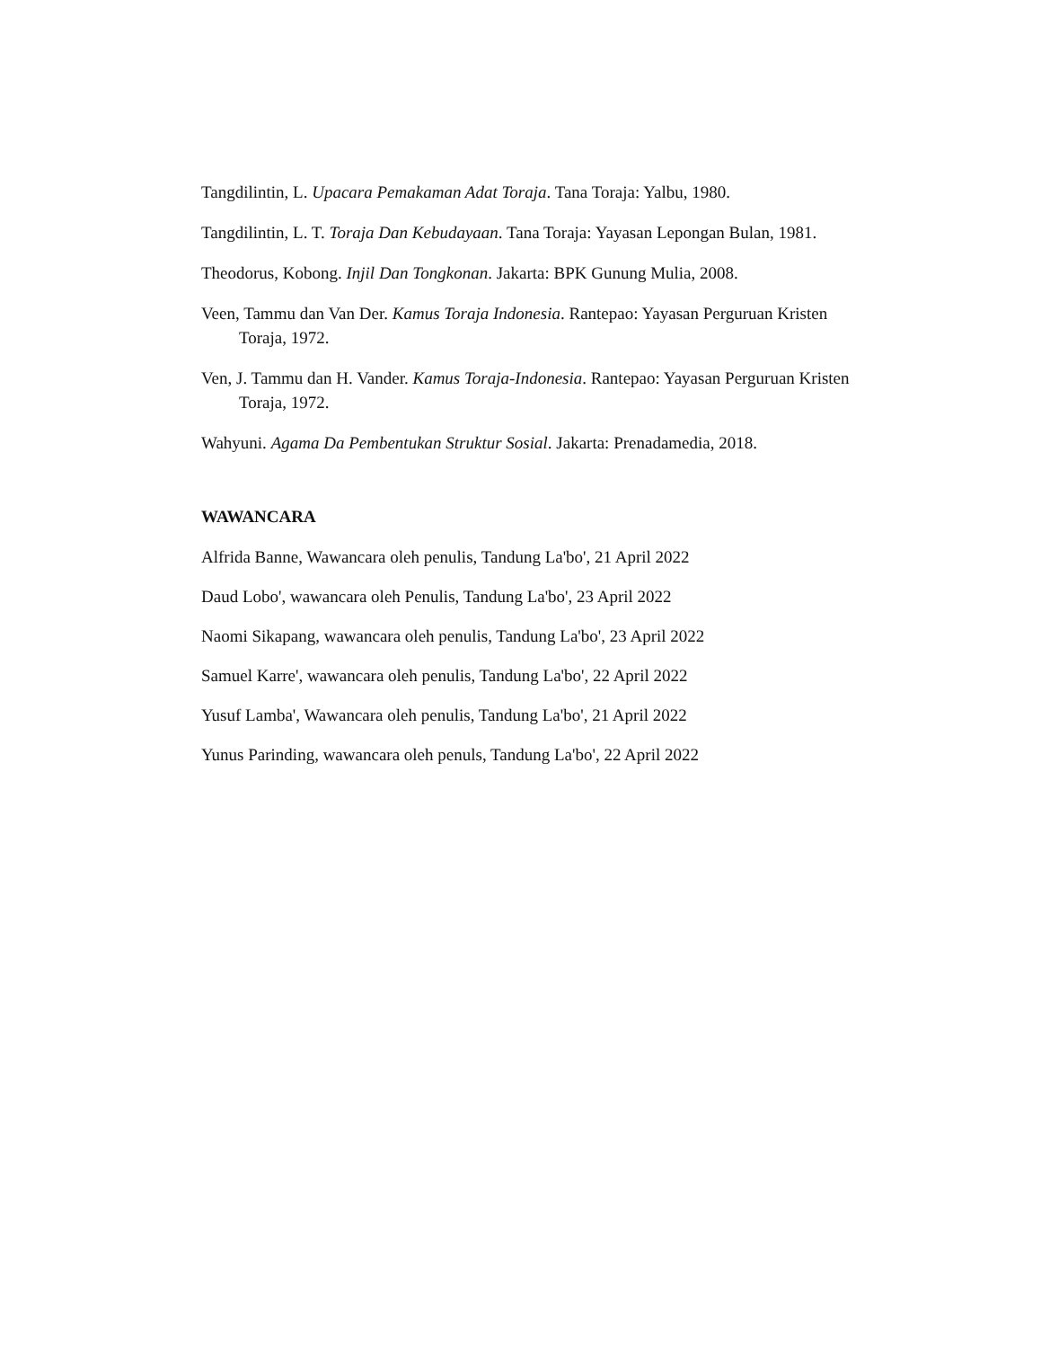Tangdilintin, L. Upacara Pemakaman Adat Toraja. Tana Toraja: Yalbu, 1980.
Tangdilintin, L. T. Toraja Dan Kebudayaan. Tana Toraja: Yayasan Lepongan Bulan, 1981.
Theodorus, Kobong. Injil Dan Tongkonan. Jakarta: BPK Gunung Mulia, 2008.
Veen, Tammu dan Van Der. Kamus Toraja Indonesia. Rantepao: Yayasan Perguruan Kristen Toraja, 1972.
Ven, J. Tammu dan H. Vander. Kamus Toraja-Indonesia. Rantepao: Yayasan Perguruan Kristen Toraja, 1972.
Wahyuni. Agama Da Pembentukan Struktur Sosial. Jakarta: Prenadamedia, 2018.
WAWANCARA
Alfrida Banne, Wawancara oleh penulis, Tandung La'bo', 21 April 2022
Daud Lobo', wawancara oleh Penulis, Tandung La'bo', 23 April 2022
Naomi Sikapang, wawancara oleh penulis, Tandung La'bo', 23 April 2022
Samuel Karre', wawancara oleh penulis, Tandung La'bo', 22 April 2022
Yusuf Lamba', Wawancara oleh penulis, Tandung La'bo', 21 April 2022
Yunus Parinding, wawancara oleh penuls, Tandung La'bo', 22 April 2022